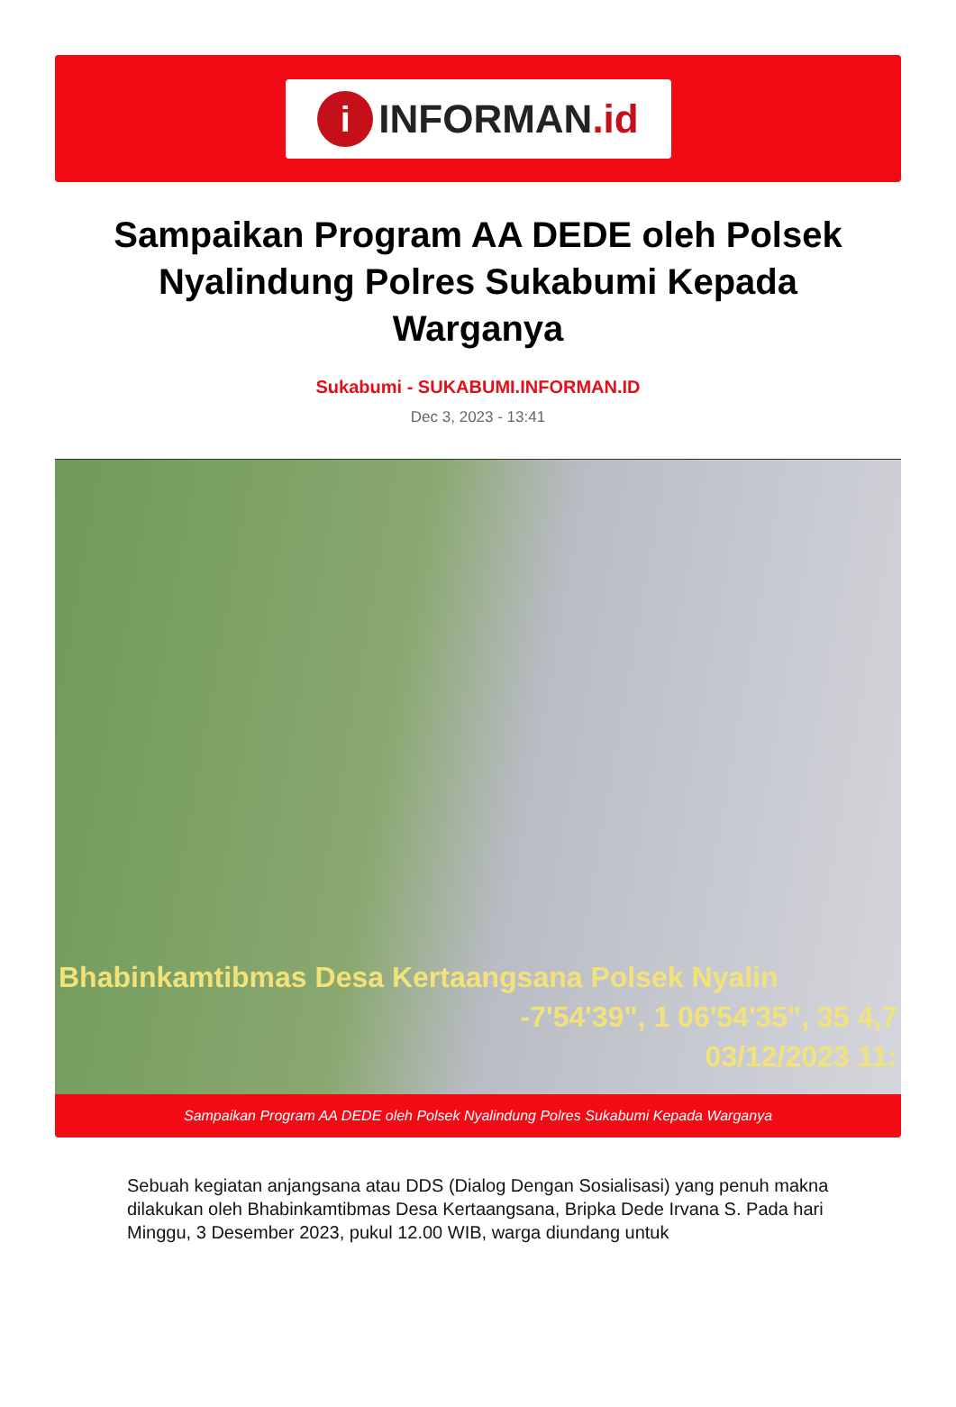i
INFORMAN.id
Sampaikan Program AA DEDE oleh Polsek Nyalindung Polres Sukabumi Kepada Warganya
Sukabumi - SUKABUMI.INFORMAN.ID
Dec 3, 2023 - 13:41
Bhabinkamtibmas Desa Kertaangsana Polsek Nyalin
-7'54'39", 1 06'54'35", 35 4,7
03/12/2023 11:
Sampaikan Program AA DEDE oleh Polsek Nyalindung Polres Sukabumi Kepada Warganya
Sebuah kegiatan anjangsana atau DDS (Dialog Dengan Sosialisasi) yang penuh makna dilakukan oleh Bhabinkamtibmas Desa Kertaangsana, Bripka Dede Irvana S. Pada hari Minggu, 3 Desember 2023, pukul 12.00 WIB, warga diundang untuk